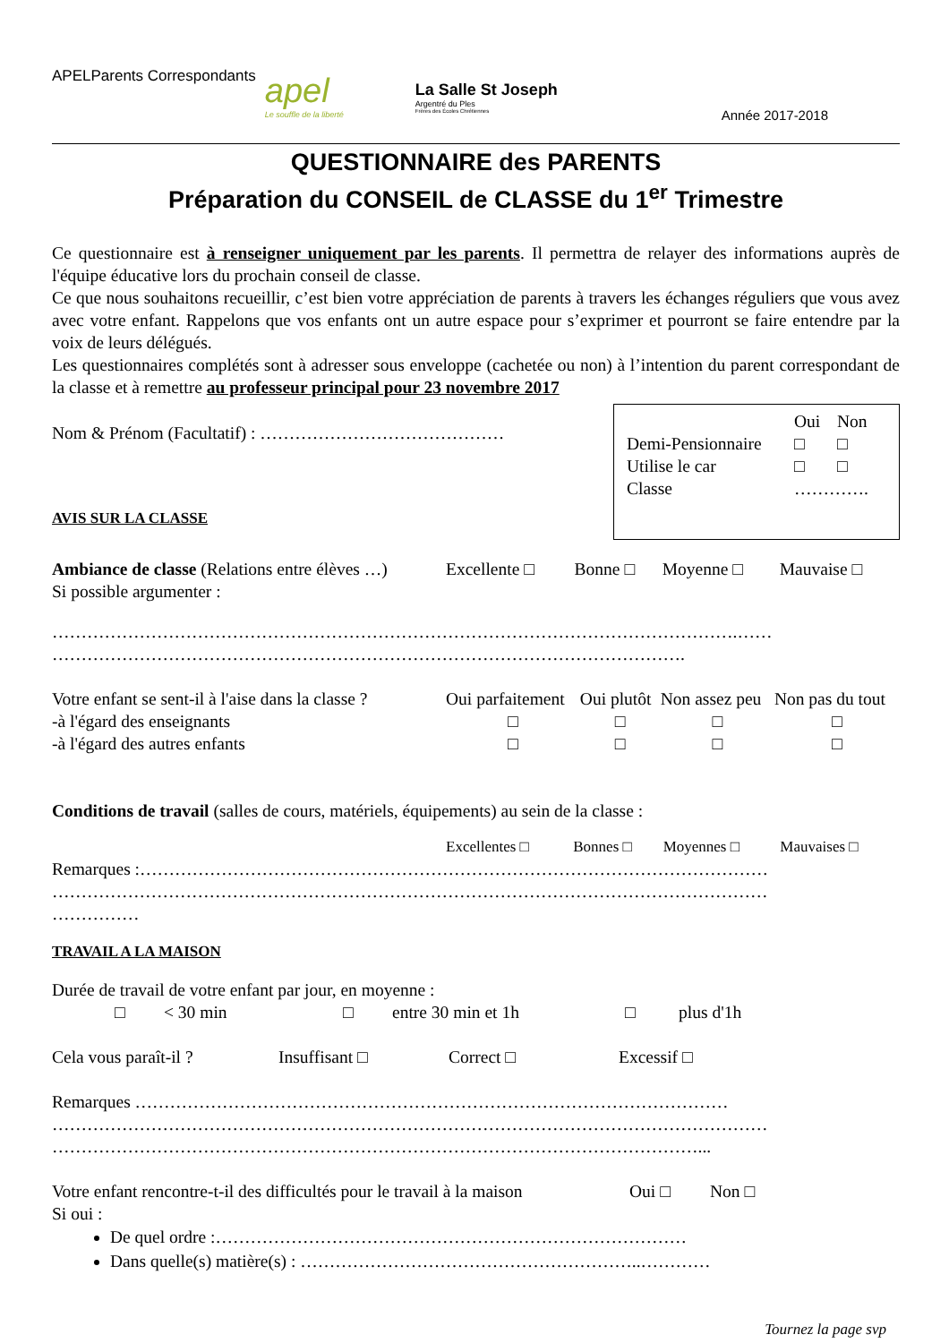APELParents Correspondants
apel
Le souffle de la liberté
La Salle St Joseph
Argentré du Ples
Frères des Écoles Chrétiennes
Année 2017-2018
QUESTIONNAIRE des PARENTS
Préparation du CONSEIL de CLASSE du 1<sup>er</sup> Trimestre
Ce questionnaire est à renseigner uniquement par les parents. Il permettra de relayer des informations auprès de l'équipe éducative lors du prochain conseil de classe.
Ce que nous souhaitons recueillir, c’est bien votre appréciation de parents à travers les échanges réguliers que vous avez avec votre enfant. Rappelons que vos enfants ont un autre espace pour s’exprimer et pourront se faire entendre par la voix de leurs délégués.
Les questionnaires complétés sont à adresser sous enveloppe (cachetée ou non) à l’intention du parent correspondant de la classe et à remettre au professeur principal pour 23 novembre 2017
Nom & Prénom (Facultatif) : ……………………………………
AVIS SUR LA CLASSE
| | Oui | Non |
| Demi-Pensionnaire | □ | □ |
| Utilise le car | □ | □ |
| Classe | …………. | |
| Ambiance de classe (Relations entre élèves …) | Excellente □ | Bonne □ | Moyenne □ | Mauvaise □ |
Si possible argumenter :
……………………………………………………………………………………………………….……
……………………………………………………………………………………………….
| Votre enfant se sent-il à l'aise dans la classe ? | Oui parfaitement | Oui plutôt | Non assez peu | Non pas du tout |
| -à l'égard des enseignants | □ | □ | □ | □ |
| -à l'égard des autres enfants | □ | □ | □ | □ |
Conditions de travail (salles de cours, matériels, équipements) au sein de la classe :
| | Excellentes □ | Bonnes □ | Moyennes □ | Mauvaises □ |
Remarques :………………………………………………………………………………………………
……………………………………………………………………………………………………………
……………
TRAVAIL A LA MAISON
Durée de travail de votre enfant par jour, en moyenne :
| □ | < 30 min | □ | entre 30 min et 1h | □ | plus d'1h |
| Cela vous paraît-il ? | Insuffisant □ | Correct □ | Excessif □ |
Remarques …………………………………………………………………………………………
……………………………………………………………………………………………………………
…………………………………………………………………………………………………...
| Votre enfant rencontre-t-il des difficultés pour le travail à la maison | Oui □ | Non □ |
Si oui :
De quel ordre :………………………………………………………………………
Dans quelle(s) matière(s) : …………………………………………………..…………
Tournez la page svp